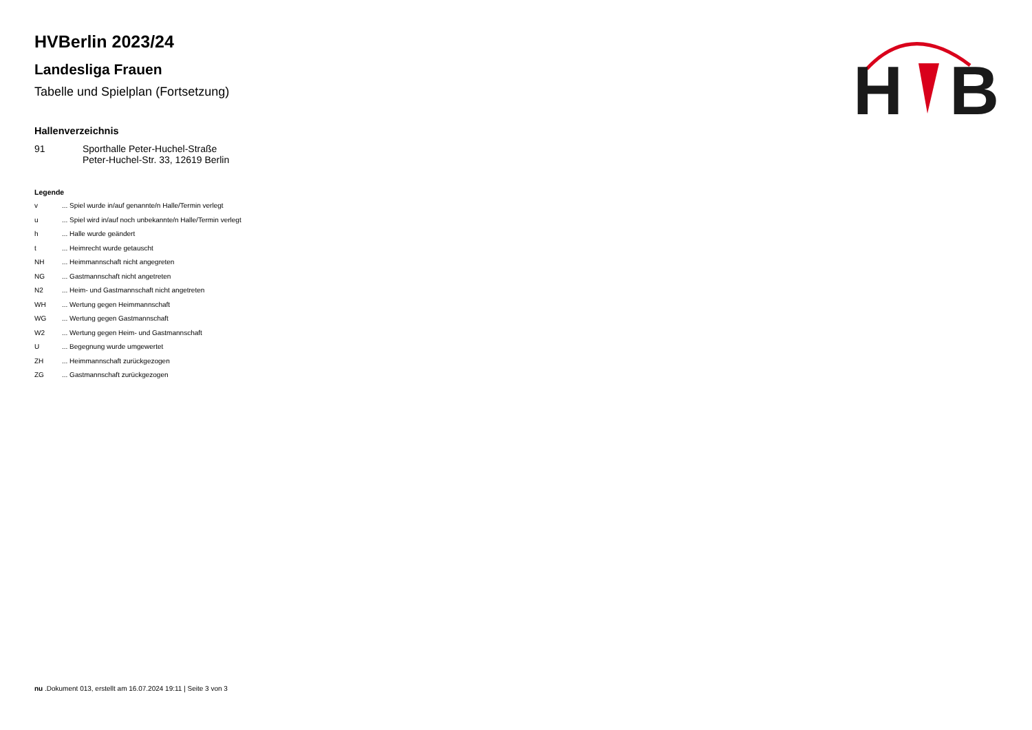H
B
HVBerlin 2023/24
Landesliga Frauen
Tabelle und Spielplan (Fortsetzung)
Hallenverzeichnis
| 91 | Sporthalle Peter-Huchel-Straße Peter-Huchel-Str. 33, 12619 Berlin |
Legende
| v | ... Spiel wurde in/auf genannte/n Halle/Termin verlegt |
| u | ... Spiel wird in/auf noch unbekannte/n Halle/Termin verlegt |
| h | ... Halle wurde geändert |
| t | ... Heimrecht wurde getauscht |
| NH | ... Heimmannschaft nicht angegreten |
| NG | ... Gastmannschaft nicht angetreten |
| N2 | ... Heim- und Gastmannschaft nicht angetreten |
| WH | ... Wertung gegen Heimmannschaft |
| WG | ... Wertung gegen Gastmannschaft |
| W2 | ... Wertung gegen Heim- und Gastmannschaft |
| U | ... Begegnung wurde umgewertet |
| ZH | ... Heimmannschaft zurückgezogen |
| ZG | ... Gastmannschaft zurückgezogen |
nu .Dokument 013, erstellt am 16.07.2024 19:11 | Seite 3 von 3